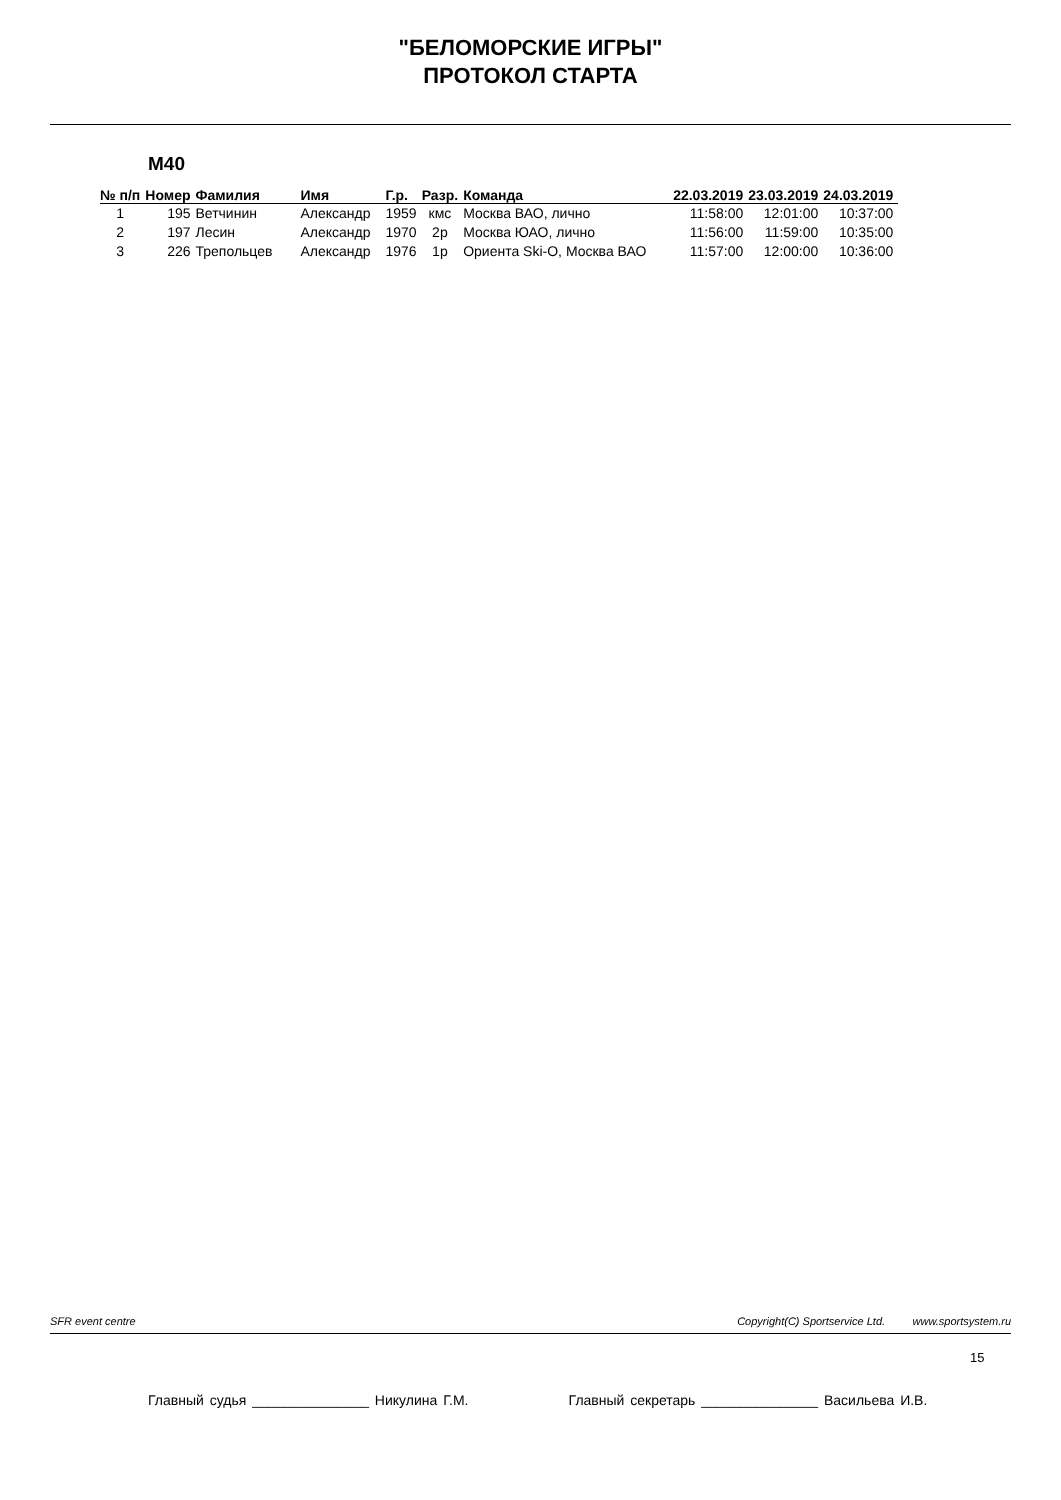"БЕЛОМОРСКИЕ ИГРЫ"
ПРОТОКОЛ СТАРТА
М40
| № п/п | Номер | Фамилия | Имя | Г.р. | Разр. | Команда | 22.03.2019 | 23.03.2019 | 24.03.2019 |
| --- | --- | --- | --- | --- | --- | --- | --- | --- | --- |
| 1 | 195 | Ветчинин | Александр | 1959 | кмс | Москва ВАО, лично | 11:58:00 | 12:01:00 | 10:37:00 |
| 2 | 197 | Лесин | Александр | 1970 | 2р | Москва ЮАО, лично | 11:56:00 | 11:59:00 | 10:35:00 |
| 3 | 226 | Трепольцев | Александр | 1976 | 1р | Ориента Ski-O, Москва ВАО | 11:57:00 | 12:00:00 | 10:36:00 |
SFR event centre Copyright(C) Sportservice Ltd. www.sportsystem.ru
15
Главный судья _______________ Никулина Г.М. Главный секретарь _______________ Васильева И.В.